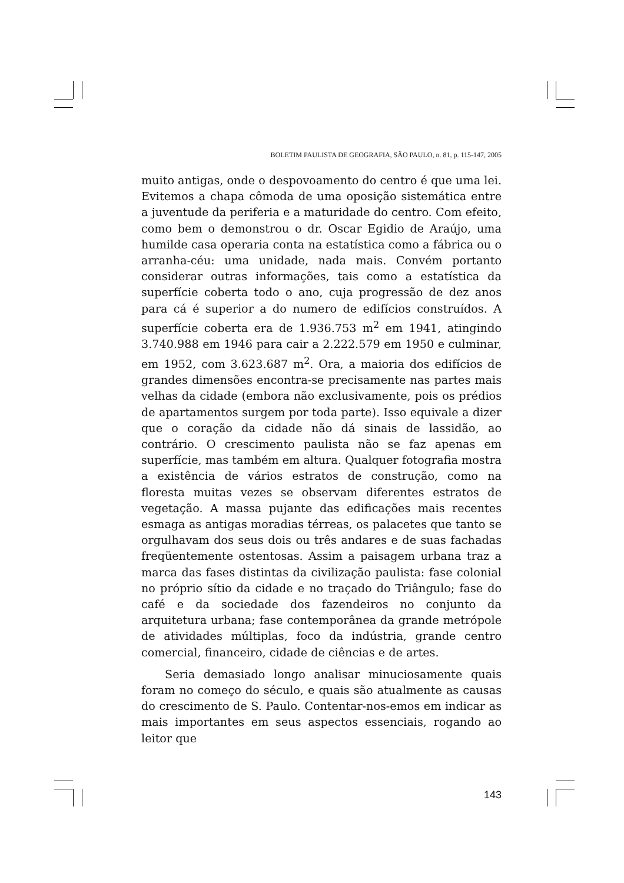BOLETIM PAULISTA DE GEOGRAFIA, SÃO PAULO, n. 81, p. 115-147, 2005
muito antigas, onde o despovoamento do centro é que uma lei. Evitemos a chapa cômoda de uma oposição sistemática entre a juventude da periferia e a maturidade do centro. Com efeito, como bem o demonstrou o dr. Oscar Egidio de Araújo, uma humilde casa operaria conta na estatística como a fábrica ou o arranha-céu: uma unidade, nada mais. Convém portanto considerar outras informações, tais como a estatística da superfície coberta todo o ano, cuja progressão de dez anos para cá é superior a do numero de edifícios construídos. A superfície coberta era de 1.936.753 m<sup>2</sup> em 1941, atingindo 3.740.988 em 1946 para cair a 2.222.579 em 1950 e culminar, em 1952, com 3.623.687 m<sup>2</sup>. Ora, a maioria dos edifícios de grandes dimensões encontra-se precisamente nas partes mais velhas da cidade (embora não exclusivamente, pois os prédios de apartamentos surgem por toda parte). Isso equivale a dizer que o coração da cidade não dá sinais de lassidão, ao contrário. O crescimento paulista não se faz apenas em superfície, mas também em altura. Qualquer fotografia mostra a existência de vários estratos de construção, como na floresta muitas vezes se observam diferentes estratos de vegetação. A massa pujante das edificações mais recentes esmaga as antigas moradias térreas, os palacetes que tanto se orgulhavam dos seus dois ou três andares e de suas fachadas freqüentemente ostentosas. Assim a paisagem urbana traz a marca das fases distintas da civilização paulista: fase colonial no próprio sítio da cidade e no traçado do Triângulo; fase do café e da sociedade dos fazendeiros no conjunto da arquitetura urbana; fase contemporânea da grande metrópole de atividades múltiplas, foco da indústria, grande centro comercial, financeiro, cidade de ciências e de artes.
Seria demasiado longo analisar minuciosamente quais foram no começo do século, e quais são atualmente as causas do crescimento de S. Paulo. Contentar-nos-emos em indicar as mais importantes em seus aspectos essenciais, rogando ao leitor que
143